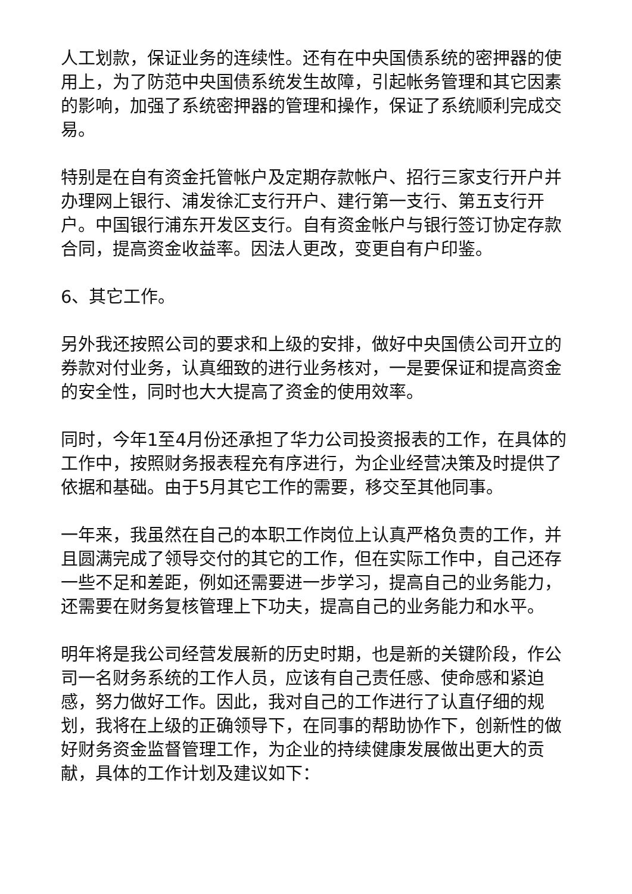人工划款，保证业务的连续性。还有在中央国债系统的密押器的使用上，为了防范中央国债系统发生故障，引起帐务管理和其它因素的影响，加强了系统密押器的管理和操作，保证了系统顺利完成交易。
特别是在自有资金托管帐户及定期存款帐户、招行三家支行开户并办理网上银行、浦发徐汇支行开户、建行第一支行、第五支行开户。中国银行浦东开发区支行。自有资金帐户与银行签订协定存款合同，提高资金收益率。因法人更改，变更自有户印鉴。
6、其它工作。
另外我还按照公司的要求和上级的安排，做好中央国债公司开立的券款对付业务，认真细致的进行业务核对，一是要保证和提高资金的安全性，同时也大大提高了资金的使用效率。
同时，今年1至4月份还承担了华力公司投资报表的工作，在具体的工作中，按照财务报表程充有序进行，为企业经营决策及时提供了依据和基础。由于5月其它工作的需要，移交至其他同事。
一年来，我虽然在自己的本职工作岗位上认真严格负责的工作，并且圆满完成了领导交付的其它的工作，但在实际工作中，自己还存一些不足和差距，例如还需要进一步学习，提高自己的业务能力，还需要在财务复核管理上下功夫，提高自己的业务能力和水平。
明年将是我公司经营发展新的历史时期，也是新的关键阶段，作公司一名财务系统的工作人员，应该有自己责任感、使命感和紧迫感，努力做好工作。因此，我对自己的工作进行了认直仔细的规划，我将在上级的正确领导下，在同事的帮助协作下，创新性的做好财务资金监督管理工作，为企业的持续健康发展做出更大的贡献，具体的工作计划及建议如下：